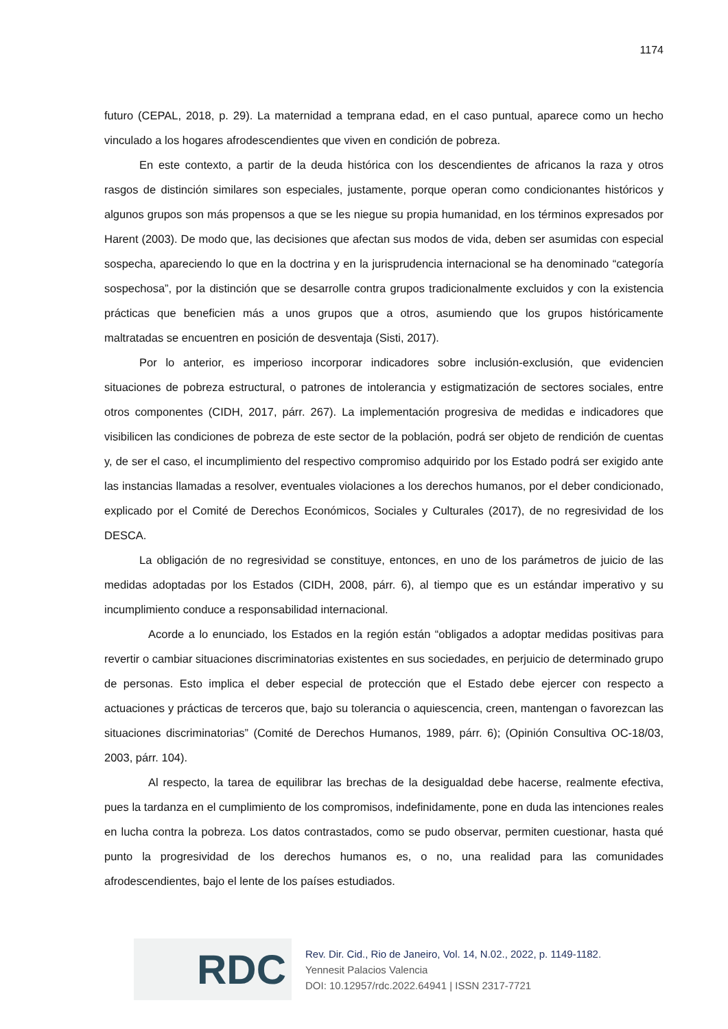1174
futuro (CEPAL, 2018, p. 29). La maternidad a temprana edad, en el caso puntual, aparece como un hecho vinculado a los hogares afrodescendientes que viven en condición de pobreza.
En este contexto, a partir de la deuda histórica con los descendientes de africanos la raza y otros rasgos de distinción similares son especiales, justamente, porque operan como condicionantes históricos y algunos grupos son más propensos a que se les niegue su propia humanidad, en los términos expresados por Harent (2003). De modo que, las decisiones que afectan sus modos de vida, deben ser asumidas con especial sospecha, apareciendo lo que en la doctrina y en la jurisprudencia internacional se ha denominado “categoría sospechosa”, por la distinción que se desarrolle contra grupos tradicionalmente excluidos y con la existencia prácticas que beneficien más a unos grupos que a otros, asumiendo que los grupos históricamente maltratadas se encuentren en posición de desventaja (Sisti, 2017).
Por lo anterior, es imperioso incorporar indicadores sobre inclusión-exclusión, que evidencien situaciones de pobreza estructural, o patrones de intolerancia y estigmatización de sectores sociales, entre otros componentes (CIDH, 2017, párr. 267). La implementación progresiva de medidas e indicadores que visibilicen las condiciones de pobreza de este sector de la población, podrá ser objeto de rendición de cuentas y, de ser el caso, el incumplimiento del respectivo compromiso adquirido por los Estado podrá ser exigido ante las instancias llamadas a resolver, eventuales violaciones a los derechos humanos, por el deber condicionado, explicado por el Comité de Derechos Económicos, Sociales y Culturales (2017), de no regresividad de los DESCA.
La obligación de no regresividad se constituye, entonces, en uno de los parámetros de juicio de las medidas adoptadas por los Estados (CIDH, 2008, párr. 6), al tiempo que es un estándar imperativo y su incumplimiento conduce a responsabilidad internacional.
Acorde a lo enunciado, los Estados en la región están “obligados a adoptar medidas positivas para revertir o cambiar situaciones discriminatorias existentes en sus sociedades, en perjuicio de determinado grupo de personas. Esto implica el deber especial de protección que el Estado debe ejercer con respecto a actuaciones y prácticas de terceros que, bajo su tolerancia o aquiescencia, creen, mantengan o favorezcan las situaciones discriminatorias” (Comité de Derechos Humanos, 1989, párr. 6); (Opinión Consultiva OC-18/03, 2003, párr. 104).
Al respecto, la tarea de equilibrar las brechas de la desigualdad debe hacerse, realmente efectiva, pues la tardanza en el cumplimiento de los compromisos, indefinidamente, pone en duda las intenciones reales en lucha contra la pobreza. Los datos contrastados, como se pudo observar, permiten cuestionar, hasta qué punto la progresividad de los derechos humanos es, o no, una realidad para las comunidades afrodescendientes, bajo el lente de los países estudiados.
RDC
Rev. Dir. Cid., Rio de Janeiro, Vol. 14, N.02., 2022, p. 1149-1182.
Yennesit Palacios Valencia
DOI: 10.12957/rdc.2022.64941 | ISSN 2317-7721